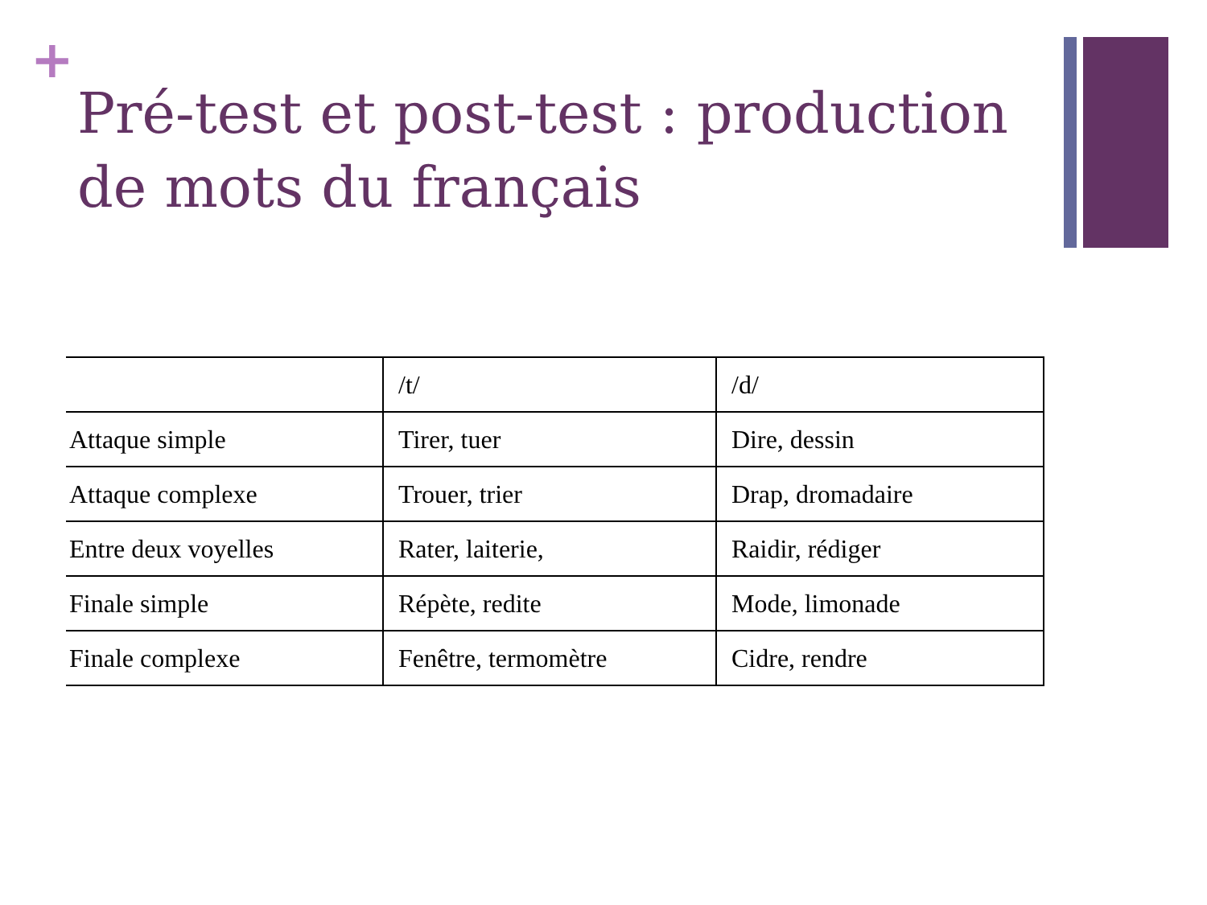+
Pré-test et post-test : production de mots du français
| | /t/ | /d/ |
| Attaque simple | Tirer, tuer | Dire, dessin |
| Attaque complexe | Trouer, trier | Drap, dromadaire |
| Entre deux voyelles | Rater, laiterie, | Raidir, rédiger |
| Finale simple | Répète, redite | Mode, limonade |
| Finale complexe | Fenêtre, termomètre | Cidre, rendre |